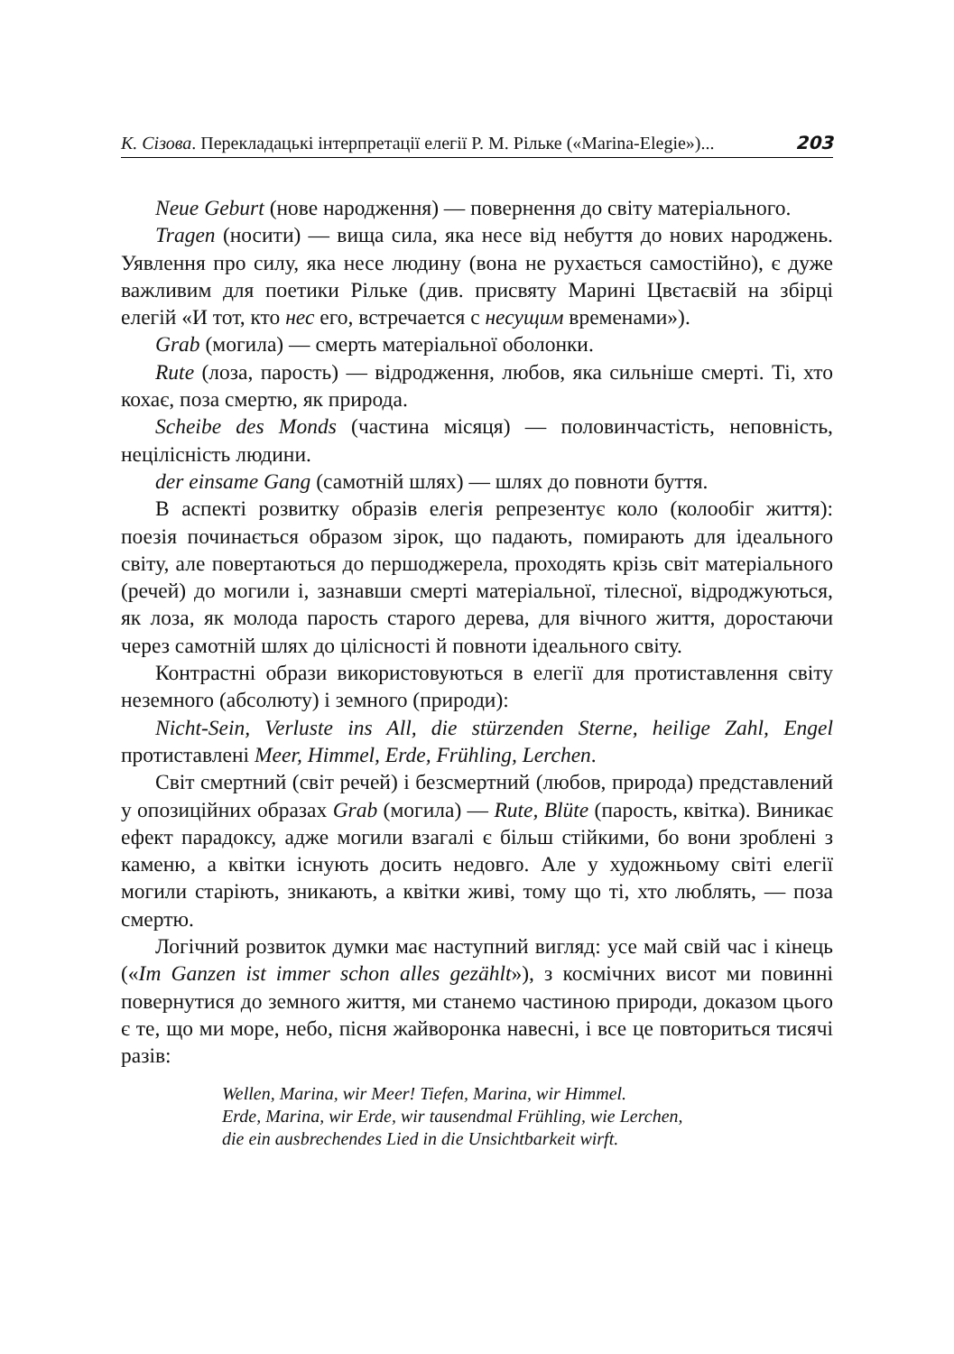К. Сізова. Перекладацькі інтерпретації елегії Р. М. Рільке («Marina-Elegie»)... 203
Neue Geburt (нове народження) — повернення до світу матеріального.
Tragen (носити) — вища сила, яка несе від небуття до нових народжень. Уявлення про силу, яка несе людину (вона не рухається самостійно), є дуже важливим для поетики Рільке (див. присвяту Марині Цвєтаєвій на збірці елегій «И тот, кто нес его, встречается с несущим временами»).
Grab (могила) — смерть матеріальної оболонки.
Rute (лоза, парость) — відродження, любов, яка сильніше смерті. Ті, хто кохає, поза смертю, як природа.
Scheibe des Monds (частина місяця) — половинчастість, неповність, нецілісність людини.
der einsame Gang (самотній шлях) — шлях до повноти буття.
В аспекті розвитку образів елегія репрезентує коло (колообіг життя): поезія починається образом зірок, що падають, помирають для ідеального світу, але повертаються до першоджерела, проходять крізь світ матеріального (речей) до могили і, зазнавши смерті матеріальної, тілесної, відроджуються, як лоза, як молода парость старого дерева, для вічного життя, доростаючи через самотній шлях до цілісності й повноти ідеального світу.
Контрастні образи використовуються в елегії для протиставлення світу неземного (абсолюту) і земного (природи):
Nicht-Sein, Verluste ins All, die stürzenden Sterne, heilige Zahl, Engel протиставлені Meer, Himmel, Erde, Frühling, Lerchen.
Світ смертний (світ речей) і безсмертний (любов, природа) представлений у опозиційних образах Grab (могила) — Rute, Blüte (парость, квітка). Виникає ефект парадоксу, адже могили взагалі є більш стійкими, бо вони зроблені з каменю, а квітки існують досить недовго. Але у художньому світі елегії могили старіють, зникають, а квітки живі, тому що ті, хто люблять, — поза смертю.
Логічний розвиток думки має наступний вигляд: усе май свій час і кінець («Im Ganzen ist immer schon alles gezählt»), з космічних висот ми повинні повернутися до земного життя, ми станемо частиною природи, доказом цього є те, що ми море, небо, пісня жайворонка навесні, і все це повториться тисячі разів:
Wellen, Marina, wir Meer! Tiefen, Marina, wir Himmel.
Erde, Marina, wir Erde, wir tausendmal Frühling, wie Lerchen,
die ein ausbrechendes Lied in die Unsichtbarkeit wirft.